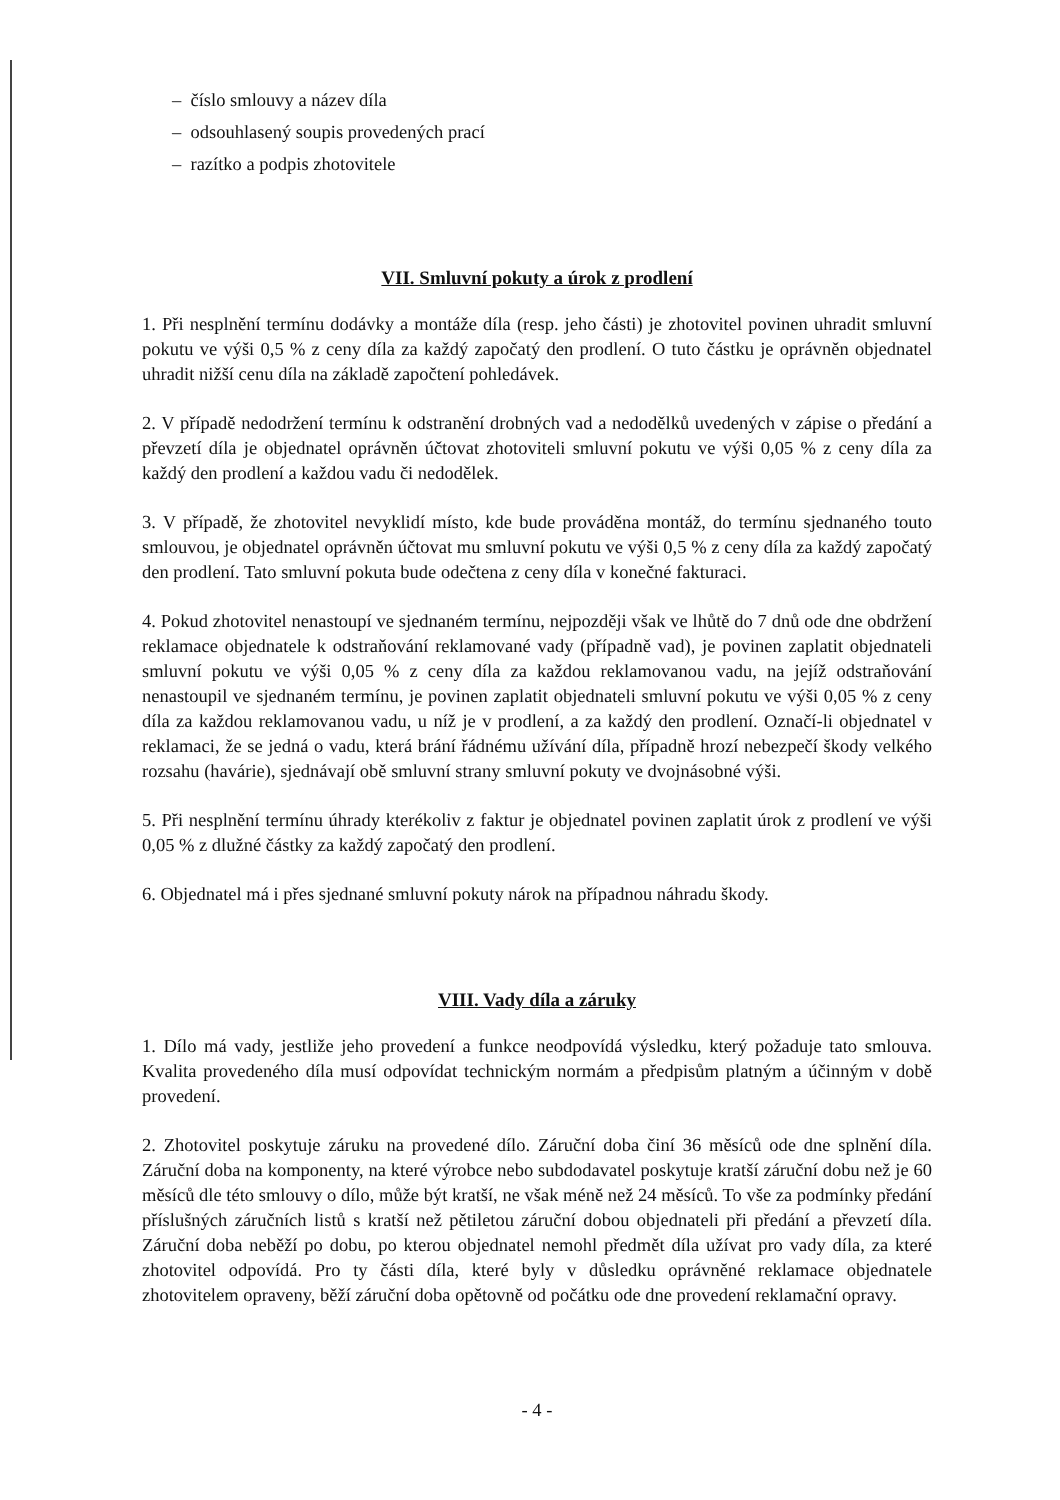– číslo smlouvy a název díla
– odsouhlasený soupis provedených prací
– razítko a podpis zhotovitele
VII. Smluvní pokuty a úrok z prodlení
1. Při nesplnění termínu dodávky a montáže díla (resp. jeho části) je zhotovitel povinen uhradit smluvní pokutu ve výši 0,5 % z ceny díla za každý započatý den prodlení. O tuto částku je oprávněn objednatel uhradit nižší cenu díla na základě započtení pohledávek.
2. V případě nedodržení termínu k odstranění drobných vad a nedodělků uvedených v zápise o předání a převzetí díla je objednatel oprávněn účtovat zhotoviteli smluvní pokutu ve výši 0,05 % z ceny díla za každý den prodlení a každou vadu či nedodělek.
3. V případě, že zhotovitel nevyklidí místo, kde bude prováděna montáž, do termínu sjednaného touto smlouvou, je objednatel oprávněn účtovat mu smluvní pokutu ve výši 0,5 % z ceny díla za každý započatý den prodlení. Tato smluvní pokuta bude odečtena z ceny díla v konečné fakturaci.
4. Pokud zhotovitel nenastoupí ve sjednaném termínu, nejpozději však ve lhůtě do 7 dnů ode dne obdržení reklamace objednatele k odstraňování reklamované vady (případně vad), je povinen zaplatit objednateli smluvní pokutu ve výši 0,05 % z ceny díla za každou reklamovanou vadu, na jejíž odstraňování nenastoupil ve sjednaném termínu, je povinen zaplatit objednateli smluvní pokutu ve výši 0,05 % z ceny díla za každou reklamovanou vadu, u níž je v prodlení, a za každý den prodlení. Označí-li objednatel v reklamaci, že se jedná o vadu, která brání řádnému užívání díla, případně hrozí nebezpečí škody velkého rozsahu (havárie), sjednávají obě smluvní strany smluvní pokuty ve dvojnásobné výši.
5. Při nesplnění termínu úhrady kterékoliv z faktur je objednatel povinen zaplatit úrok z prodlení ve výši 0,05 % z dlužné částky za každý započatý den prodlení.
6. Objednatel má i přes sjednané smluvní pokuty nárok na případnou náhradu škody.
VIII. Vady díla a záruky
1. Dílo má vady, jestliže jeho provedení a funkce neodpovídá výsledku, který požaduje tato smlouva. Kvalita provedeného díla musí odpovídat technickým normám a předpisům platným a účinným v době provedení.
2. Zhotovitel poskytuje záruku na provedené dílo. Záruční doba činí 36 měsíců ode dne splnění díla. Záruční doba na komponenty, na které výrobce nebo subdodavatel poskytuje kratší záruční dobu než je 60 měsíců dle této smlouvy o dílo, může být kratší, ne však méně než 24 měsíců. To vše za podmínky předání příslušných záručních listů s kratší než pětiletou záruční dobou objednateli při předání a převzetí díla. Záruční doba neběží po dobu, po kterou objednatel nemohl předmět díla užívat pro vady díla, za které zhotovitel odpovídá. Pro ty části díla, které byly v důsledku oprávněné reklamace objednatele zhotovitelem opraveny, běží záruční doba opětovně od počátku ode dne provedení reklamační opravy.
- 4 -